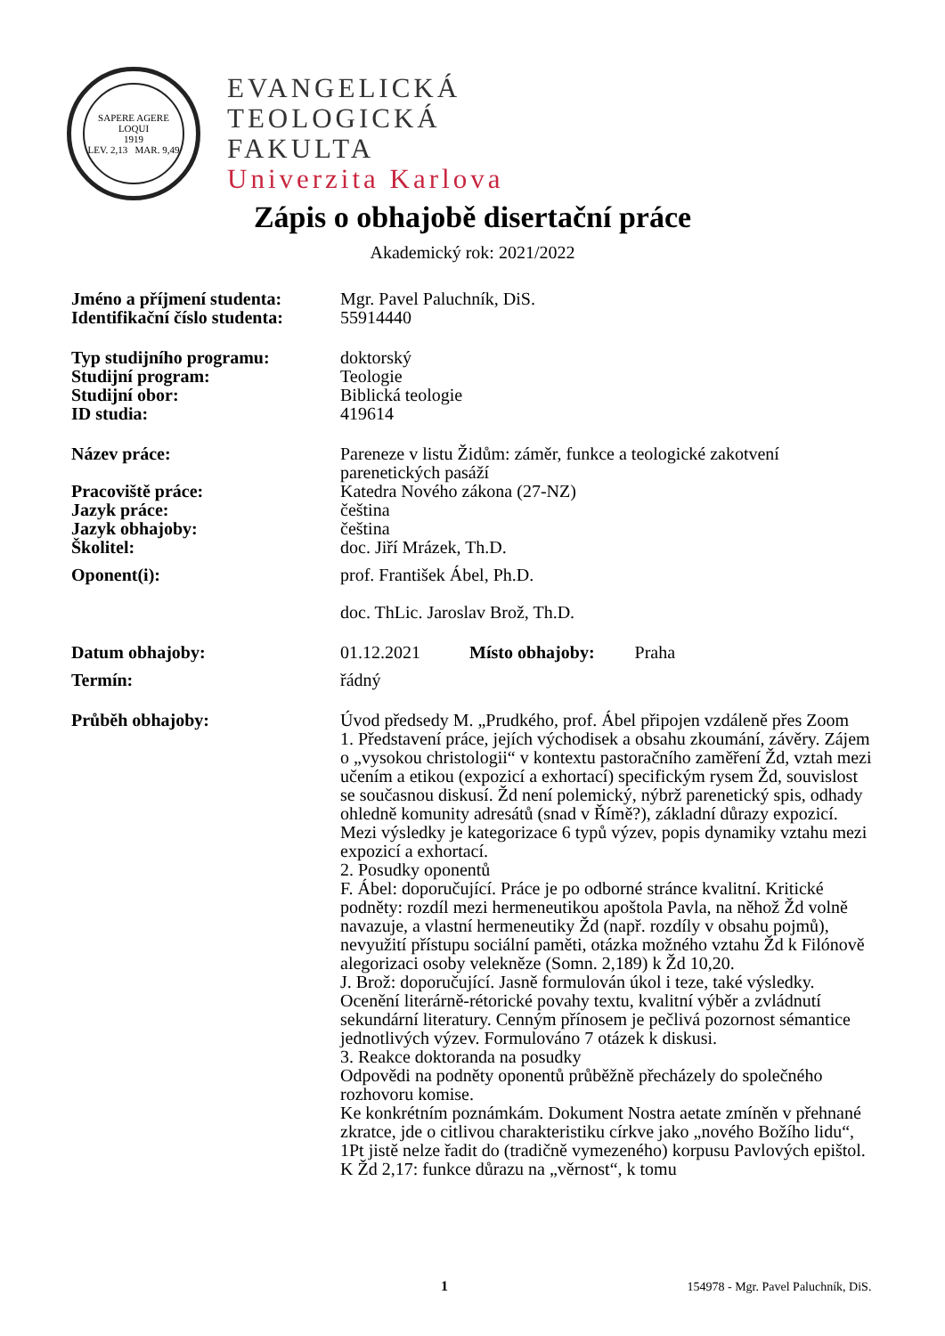SAPERE AGERE LOQUI
1919
LEV. 2,13 MAR. 9,49
EVANGELICKÁ
TEOLOGICKÁ
FAKULTA
Univerzita Karlova
Zápis o obhajobě disertační práce
Akademický rok: 2021/2022
| Jméno a příjmení studenta: | Mgr. Pavel Paluchník, DiS. |
| Identifikační číslo studenta: | 55914440 |
| Typ studijního programu: | doktorský |
| Studijní program: | Teologie |
| Studijní obor: | Biblická teologie |
| ID studia: | 419614 |
| Název práce: | Pareneze v listu Židům: záměr, funkce a teologické zakotvení parenetických pasáží |
| Pracoviště práce: | Katedra Nového zákona (27-NZ) |
| Jazyk práce: | čeština |
| Jazyk obhajoby: | čeština |
| Školitel: | doc. Jiří Mrázek, Th.D. |
| Oponent(i): | prof. František Ábel, Ph.D. doc. ThLic. Jaroslav Brož, Th.D. |
| Datum obhajoby: | 01.12.2021 Místo obhajoby: Praha |
| Termín: | řádný |
| Průběh obhajoby: | Úvod předsedy M. „Prudkého, prof. Ábel připojen vzdáleně přes Zoom 1. Představení práce, jejích východisek a obsahu zkoumání, závěry. Zájem o „vysokou christologii“ v kontextu pastoračního zaměření Žd, vztah mezi učením a etikou (expozicí a exhortací) specifickým rysem Žd, souvislost se současnou diskusí. Žd není polemický, nýbrž parenetický spis, odhady ohledně komunity adresátů (snad v Římě?), základní důrazy expozicí. Mezi výsledky je kategorizace 6 typů výzev, popis dynamiky vztahu mezi expozicí a exhortací. 2. Posudky oponentů F. Ábel: doporučující. Práce je po odborné stránce kvalitní. Kritické podněty: rozdíl mezi hermeneutikou apoštola Pavla, na něhož Žd volně navazuje, a vlastní hermeneutiky Žd (např. rozdíly v obsahu pojmů), nevyužití přístupu sociální paměti, otázka možného vztahu Žd k Filónově alegorizaci osoby velekněze (Somn. 2,189) k Žd 10,20. J. Brož: doporučující. Jasně formulován úkol i teze, také výsledky. Ocenění literárně-rétorické povahy textu, kvalitní výběr a zvládnutí sekundární literatury. Cenným přínosem je pečlivá pozornost sémantice jednotlivých výzev. Formulováno 7 otázek k diskusi. 3. Reakce doktoranda na posudky Odpovědi na podněty oponentů průběžně přecházely do společného rozhovoru komise. Ke konkrétním poznámkám. Dokument Nostra aetate zmíněn v přehnané zkratce, jde o citlivou charakteristiku církve jako „nového Božího lidu“, 1Pt jistě nelze řadit do (tradičně vymezeného) korpusu Pavlových epištol. K Žd 2,17: funkce důrazu na „věrnost“, k tomu |
1 154978 - Mgr. Pavel Paluchník, DiS.